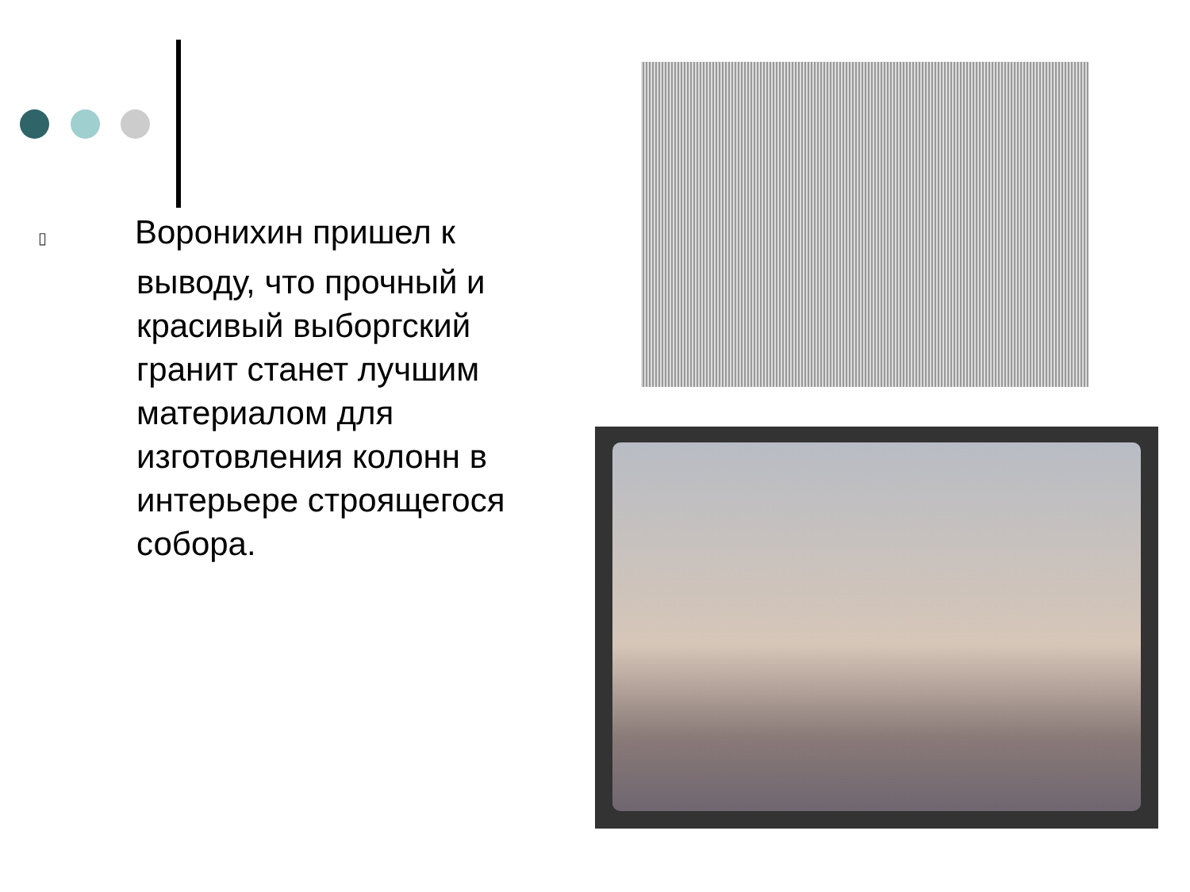▯ Воронихин пришел к выводу, что прочный и красивый выборгский гранит станет лучшим материалом для изготовления колонн в интерьере строящегося собора.